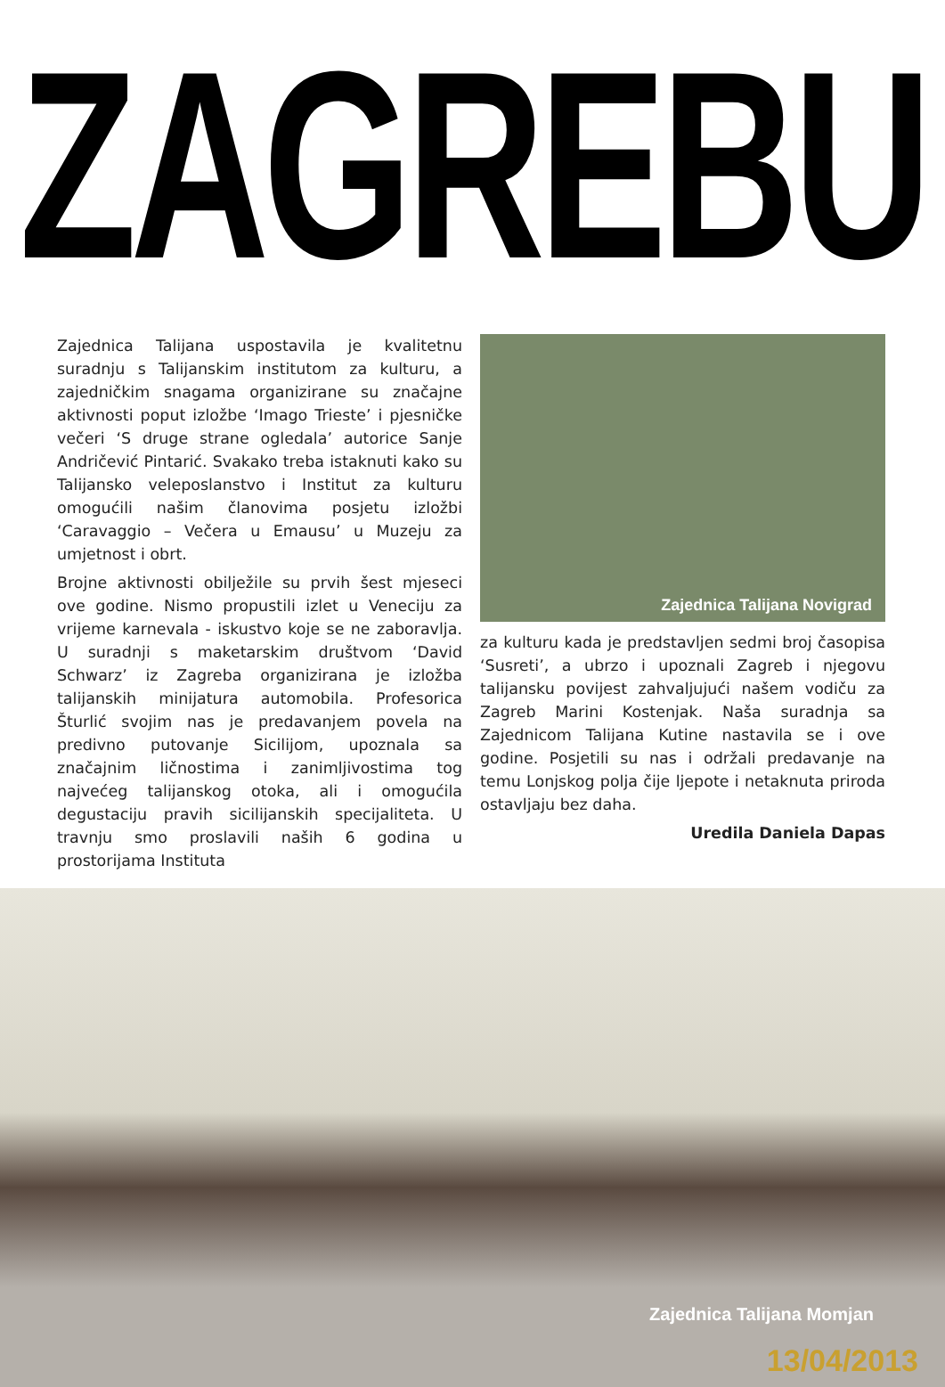ZAGREBU
Zajednica Talijana uspostavila je kvalitetnu suradnju s Talijanskim institutom za kulturu, a zajedničkim snagama organizirane su značajne aktivnosti poput izložbe ‘Imago Trieste’ i pjesničke večeri ‘S druge strane ogledala’ autorice Sanje Andričević Pintarić. Svakako treba istaknuti kako su Talijansko veleposlanstvo i Institut za kulturu omogućili našim članovima posjetu izložbi ‘Caravaggio – Večera u Emausu’ u Muzeju za umjetnost i obrt.
Brojne aktivnosti obilježile su prvih šest mjeseci ove godine. Nismo propustili izlet u Veneciju za vrijeme karnevala - iskustvo koje se ne zaboravlja. U suradnji s maketarskim društvom ‘David Schwarz’ iz Zagreba organizirana je izložba talijanskih minijatura automobila. Profesorica Šturlić svojim nas je predavanjem povela na predivno putovanje Sicilijom, upoznala sa značajnim ličnostima i zanimljivostima tog najvećeg talijanskog otoka, ali i omogućila degustaciju pravih sicilijanskih specijaliteta. U travnju smo proslavili naših 6 godina u prostorijama Instituta
Zajednica Talijana Novigrad
za kulturu kada je predstavljen sedmi broj časopisa ‘Susreti’, a ubrzo i upoznali Zagreb i njegovu talijansku povijest zahvaljujući našem vodiču za Zagreb Marini Kostenjak. Naša suradnja sa Zajednicom Talijana Kutine nastavila se i ove godine. Posjetili su nas i održali predavanje na temu Lonjskog polja čije ljepote i netaknuta priroda ostavljaju bez daha.
Uredila Daniela Dapas
Zajednica Talijana Momjan
13/04/2013